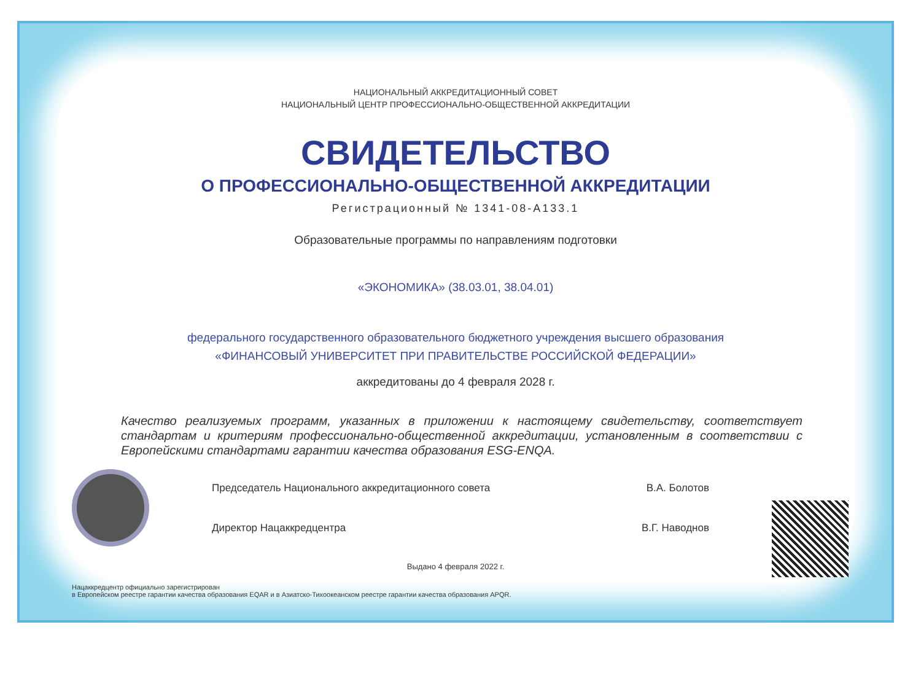НАЦИОНАЛЬНЫЙ АККРЕДИТАЦИОННЫЙ СОВЕТ
НАЦИОНАЛЬНЫЙ ЦЕНТР ПРОФЕССИОНАЛЬНО-ОБЩЕСТВЕННОЙ АККРЕДИТАЦИИ
СВИДЕТЕЛЬСТВО
О ПРОФЕССИОНАЛЬНО-ОБЩЕСТВЕННОЙ АККРЕДИТАЦИИ
Регистрационный № 1341-08-А133.1
Образовательные программы по направлениям подготовки
«ЭКОНОМИКА» (38.03.01, 38.04.01)
федерального государственного образовательного бюджетного учреждения высшего образования
«ФИНАНСОВЫЙ УНИВЕРСИТЕТ ПРИ ПРАВИТЕЛЬСТВЕ РОССИЙСКОЙ ФЕДЕРАЦИИ»
аккредитованы до 4 февраля 2028 г.
Качество реализуемых программ, указанных в приложении к настоящему свидетельству, соответствует стандартам и критериям профессионально-общественной аккредитации, установленным в соответствии с Европейскими стандартами гарантии качества образования ESG-ENQA.
Председатель Национального аккредитационного совета В.А. Болотов
Директор Нацаккредцентра В.Г. Наводнов
Выдано 4 февраля 2022 г.
Нацаккредцентр официально зарегистрирован
в Европейском реестре гарантии качества образования EQAR и в Азиатско-Тихоокеанском реестре гарантии качества образования APQR.